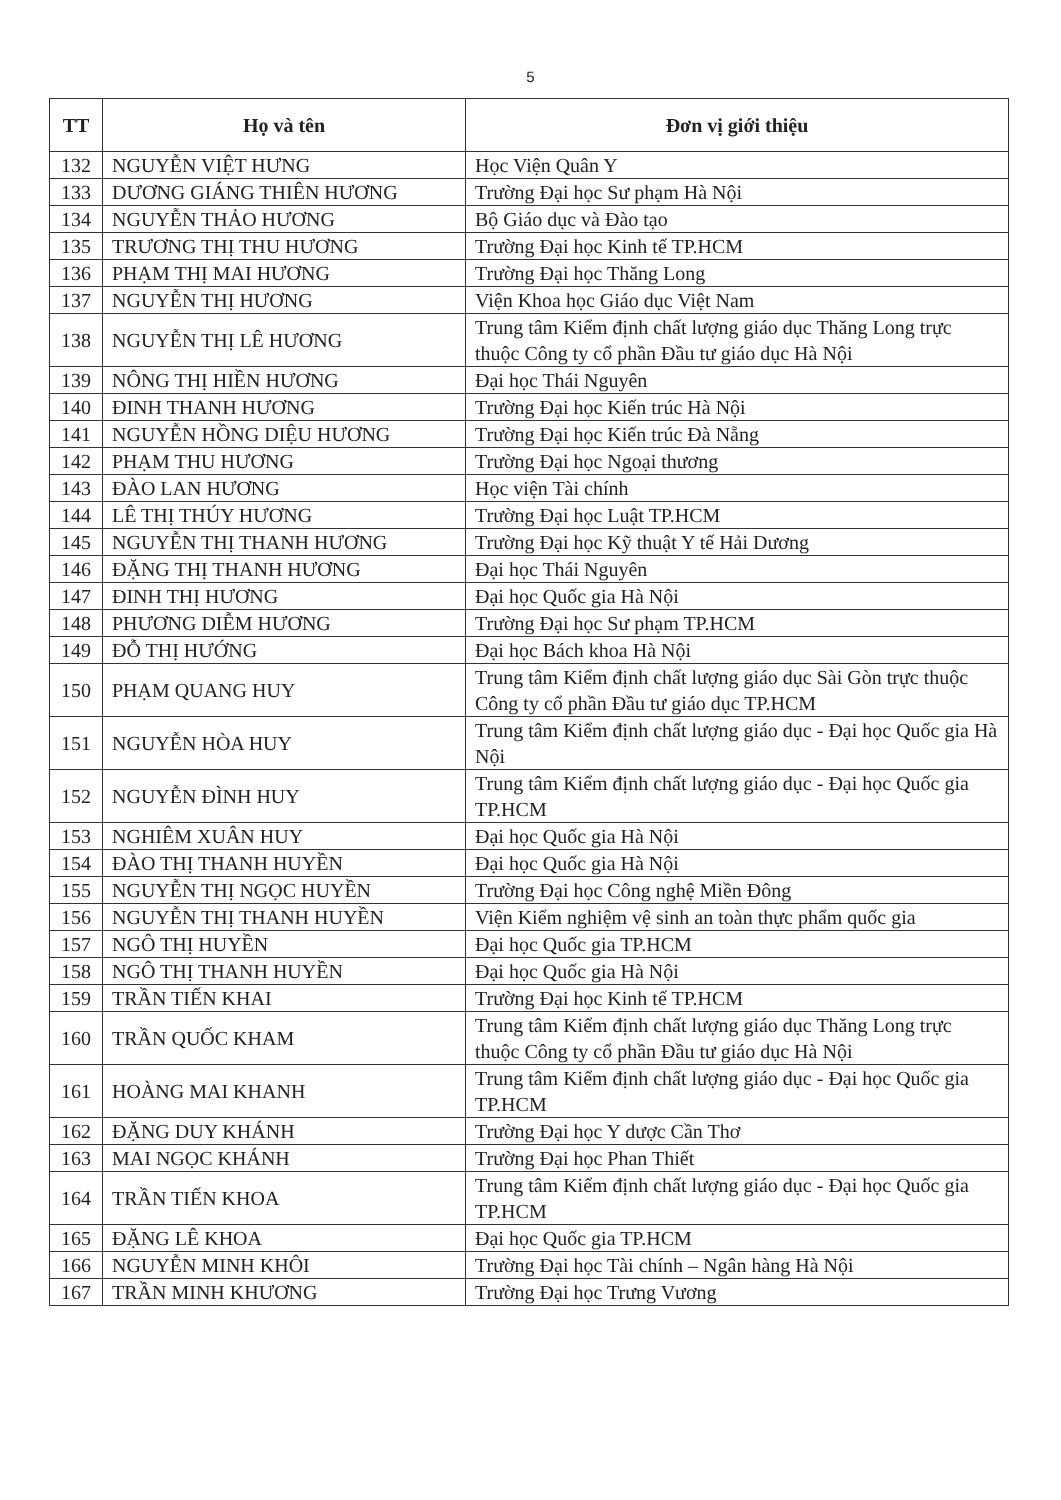5
| TT | Họ và tên | Đơn vị giới thiệu |
| --- | --- | --- |
| 132 | NGUYỄN VIỆT HƯNG | Học Viện Quân Y |
| 133 | DƯƠNG GIÁNG THIÊN HƯƠNG | Trường Đại học Sư phạm Hà Nội |
| 134 | NGUYỄN THẢO HƯƠNG | Bộ Giáo dục và Đào tạo |
| 135 | TRƯƠNG THỊ THU HƯƠNG | Trường Đại học Kinh tế TP.HCM |
| 136 | PHẠM THỊ MAI HƯƠNG | Trường Đại học Thăng Long |
| 137 | NGUYỄN THỊ HƯƠNG | Viện Khoa học Giáo dục Việt Nam |
| 138 | NGUYỄN THỊ LÊ HƯƠNG | Trung tâm Kiểm định chất lượng giáo dục Thăng Long trực thuộc Công ty cổ phần Đầu tư giáo dục Hà Nội |
| 139 | NÔNG THỊ HIỀN HƯƠNG | Đại học Thái Nguyên |
| 140 | ĐINH THANH HƯƠNG | Trường Đại học Kiến trúc Hà Nội |
| 141 | NGUYỄN HỒNG DIỆU HƯƠNG | Trường Đại học Kiến trúc Đà Nẵng |
| 142 | PHẠM THU HƯƠNG | Trường Đại học Ngoại thương |
| 143 | ĐÀO LAN HƯƠNG | Học viện Tài chính |
| 144 | LÊ THỊ THÚY HƯƠNG | Trường Đại học Luật TP.HCM |
| 145 | NGUYỄN THỊ THANH HƯƠNG | Trường Đại học Kỹ thuật Y tế Hải Dương |
| 146 | ĐẶNG THỊ THANH HƯƠNG | Đại học Thái Nguyên |
| 147 | ĐINH THỊ HƯƠNG | Đại học Quốc gia Hà Nội |
| 148 | PHƯƠNG DIỄM HƯƠNG | Trường Đại học Sư phạm TP.HCM |
| 149 | ĐỖ THỊ HƯỚNG | Đại học Bách khoa Hà Nội |
| 150 | PHẠM QUANG HUY | Trung tâm Kiểm định chất lượng giáo dục Sài Gòn trực thuộc Công ty cổ phần Đầu tư giáo dục TP.HCM |
| 151 | NGUYỄN HÒA HUY | Trung tâm Kiểm định chất lượng giáo dục - Đại học Quốc gia Hà Nội |
| 152 | NGUYỄN ĐÌNH HUY | Trung tâm Kiểm định chất lượng giáo dục - Đại học Quốc gia TP.HCM |
| 153 | NGHIÊM XUÂN HUY | Đại học Quốc gia Hà Nội |
| 154 | ĐÀO THỊ THANH HUYỀN | Đại học Quốc gia Hà Nội |
| 155 | NGUYỄN THỊ NGỌC HUYỀN | Trường Đại học Công nghệ Miền Đông |
| 156 | NGUYỄN THỊ THANH HUYỀN | Viện Kiểm nghiệm vệ sinh an toàn thực phẩm quốc gia |
| 157 | NGÔ THỊ HUYỀN | Đại học Quốc gia TP.HCM |
| 158 | NGÔ THỊ THANH HUYỀN | Đại học Quốc gia Hà Nội |
| 159 | TRẦN TIẾN KHAI | Trường Đại học Kinh tế TP.HCM |
| 160 | TRẦN QUỐC KHAM | Trung tâm Kiểm định chất lượng giáo dục Thăng Long trực thuộc Công ty cổ phần Đầu tư giáo dục Hà Nội |
| 161 | HOÀNG MAI KHANH | Trung tâm Kiểm định chất lượng giáo dục - Đại học Quốc gia TP.HCM |
| 162 | ĐẶNG DUY KHÁNH | Trường Đại học Y dược Cần Thơ |
| 163 | MAI NGỌC KHÁNH | Trường Đại học Phan Thiết |
| 164 | TRẦN TIẾN KHOA | Trung tâm Kiểm định chất lượng giáo dục - Đại học Quốc gia TP.HCM |
| 165 | ĐẶNG LÊ KHOA | Đại học Quốc gia TP.HCM |
| 166 | NGUYỄN MINH KHÔI | Trường Đại học Tài chính – Ngân hàng Hà Nội |
| 167 | TRẦN MINH KHƯƠNG | Trường Đại học Trưng Vương |